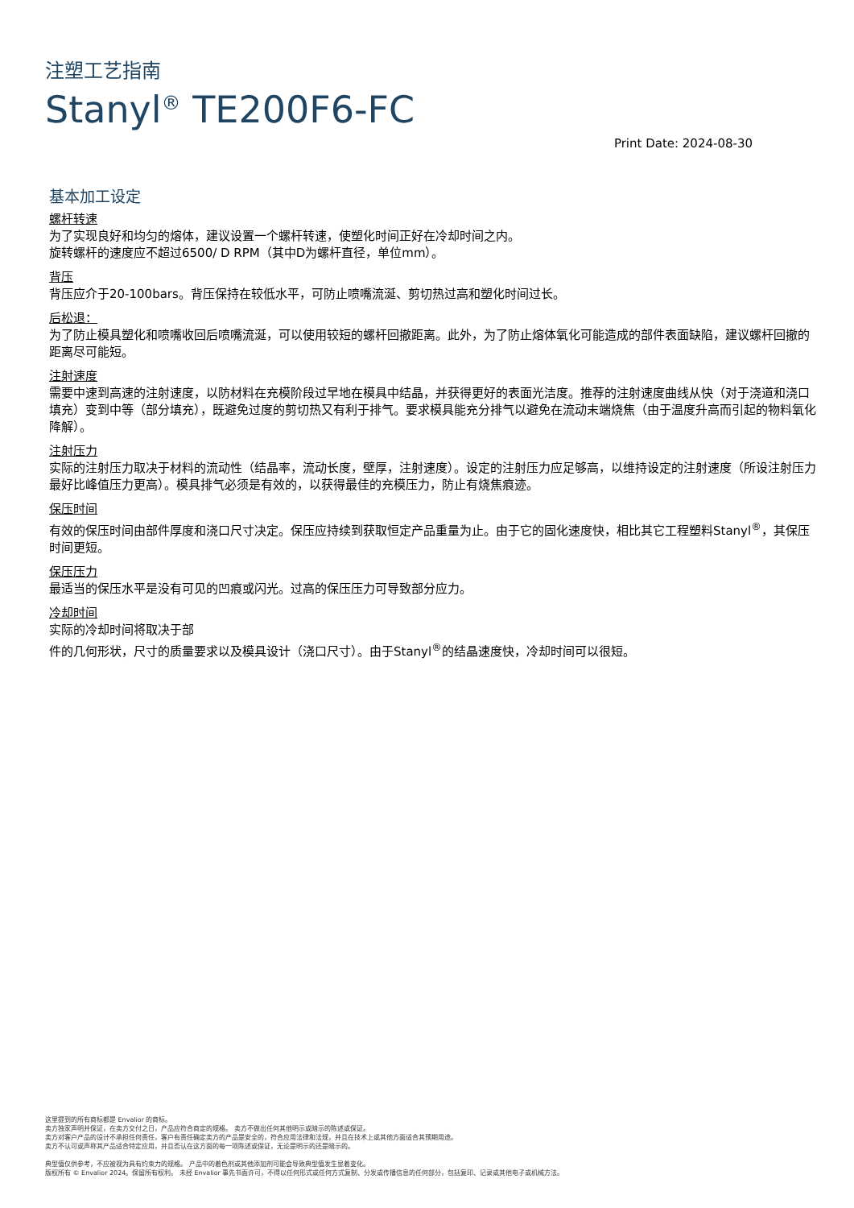注塑工艺指南
Stanyl<sup>®</sup> TE200F6-FC
Print Date: 2024-08-30
基本加工设定
螺杆转速
为了实现良好和均匀的熔体，建议设置一个螺杆转速，使塑化时间正好在冷却时间之内。
旋转螺杆的速度应不超过6500/ D RPM（其中D为螺杆直径，单位mm）。
背压
背压应介于20-100bars。背压保持在较低水平，可防止喷嘴流涎、剪切热过高和塑化时间过长。
后松退：
为了防止模具塑化和喷嘴收回后喷嘴流涎，可以使用较短的螺杆回撤距离。此外，为了防止熔体氧化可能造成的部件表面缺陷，建议螺杆回撤的距离尽可能短。
注射速度
需要中速到高速的注射速度，以防材料在充模阶段过早地在模具中结晶，并获得更好的表面光洁度。推荐的注射速度曲线从快（对于浇道和浇口填充）变到中等（部分填充），既避免过度的剪切热又有利于排气。要求模具能充分排气以避免在流动末端烧焦（由于温度升高而引起的物料氧化降解）。
注射压力
实际的注射压力取决于材料的流动性（结晶率，流动长度，壁厚，注射速度）。设定的注射压力应足够高，以维持设定的注射速度（所设注射压力最好比峰值压力更高）。模具排气必须是有效的，以获得最佳的充模压力，防止有烧焦痕迹。
保压时间
有效的保压时间由部件厚度和浇口尺寸决定。保压应持续到获取恒定产品重量为止。由于它的固化速度快，相比其它工程塑料Stanyl<sup>®</sup>，其保压时间更短。
保压压力
最适当的保压水平是没有可见的凹痕或闪光。过高的保压压力可导致部分应力。
冷却时间
实际的冷却时间将取决于部
件的几何形状，尺寸的质量要求以及模具设计（浇口尺寸）。由于Stanyl<sup>®</sup>的结晶速度快，冷却时间可以很短。
这里提到的所有商标都是 Envalior 的商标。
卖方独家声明并保证，在卖方交付之日，产品应符合商定的规格。 卖方不做出任何其他明示或暗示的陈述或保证。
卖方对客户产品的设计不承担任何责任，客户有责任确定卖方的产品是安全的，符合应用法律和法规，并且在技术上或其他方面适合其预期用途。
卖方不认可或声称其产品适合特定应用，并且否认在这方面的每一项陈述或保证，无论是明示的还是暗示的。
典型值仅供参考，不应被视为具有约束力的规格。 产品中的着色剂或其他添加剂可能会导致典型值发生显着变化。
版权所有 © Envalior 2024。保留所有权利。 未经 Envalior 事先书面许可，不得以任何形式或任何方式复制、分发或传播信息的任何部分，包括复印、记录或其他电子或机械方法。